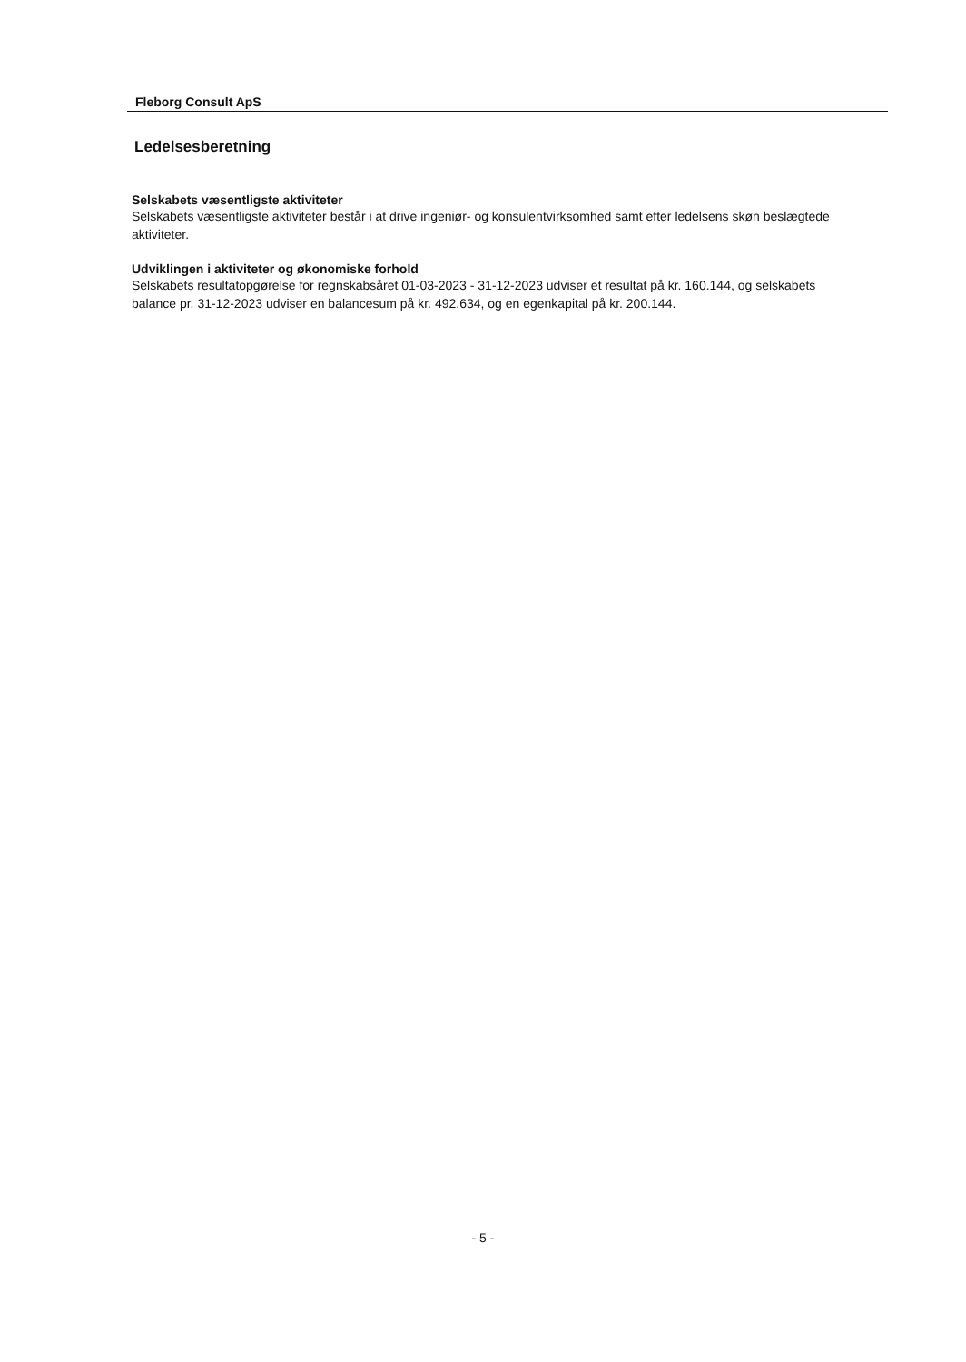Fleborg Consult ApS
Ledelsesberetning
Selskabets væsentligste aktiviteter
Selskabets væsentligste aktiviteter består i at drive ingeniør- og konsulentvirksomhed samt efter ledelsens skøn beslægtede aktiviteter.
Udviklingen i aktiviteter og økonomiske forhold
Selskabets resultatopgørelse for regnskabsåret 01-03-2023 - 31-12-2023 udviser et resultat på kr. 160.144, og selskabets balance pr. 31-12-2023 udviser en balancesum på kr. 492.634, og en egenkapital på kr. 200.144.
- 5 -